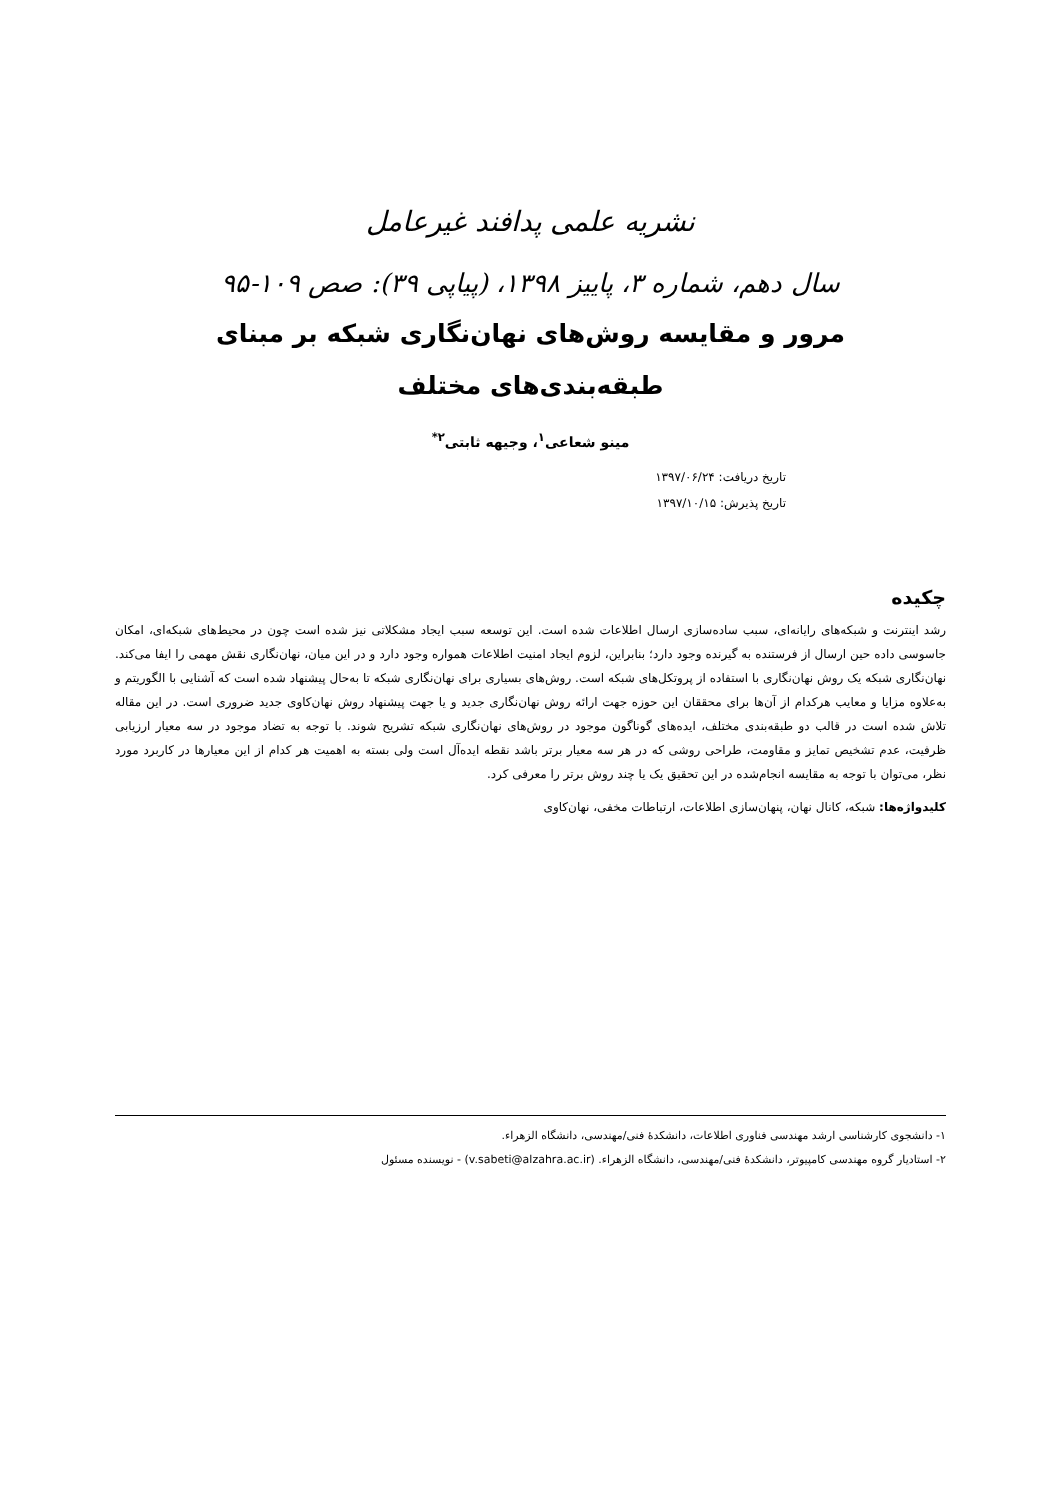نشریه علمی پدافند غیرعامل
سال دهم، شماره ۳، پاییز ۱۳۹۸، (پیاپی ۳۹): صص ۱۰۹-۹۵
مرور و مقایسه روش‌های نهان‌نگاری شبکه بر مبنای
طبقه‌بندی‌های مختلف
مینو شعاعی<sup>۱</sup>، وجیهه ثابتی<sup>۲*</sup>
تاریخ دریافت: ۱۳۹۷/۰۶/۲۴
تاریخ پذیرش: ۱۳۹۷/۱۰/۱۵
چکیده
رشد اینترنت و شبکه‌های رایانه‌ای، سبب ساده‌سازی ارسال اطلاعات شده است. این توسعه سبب ایجاد مشکلاتی نیز شده است چون در محیط‌های شبکه‌ای، امکان جاسوسی داده حین ارسال از فرستنده به گیرنده وجود دارد؛ بنابراین، لزوم ایجاد امنیت اطلاعات همواره وجود دارد و در این میان، نهان‌نگاری نقش مهمی را ایفا می‌کند. نهان‌نگاری شبکه یک روش نهان‌نگاری با استفاده از پروتکل‌های شبکه است. روش‌های بسیاری برای نهان‌نگاری شبکه تا به‌حال پیشنهاد شده است که آشنایی با الگوریتم و به‌علاوه مزایا و معایب هرکدام از آن‌ها برای محققان این حوزه جهت ارائه روش نهان‌نگاری جدید و یا جهت پیشنهاد روش نهان‌کاوی جدید ضروری است. در این مقاله تلاش شده است در قالب دو طبقه‌بندی مختلف، ایده‌های گوناگون موجود در روش‌های نهان‌نگاری شبکه تشریح شوند. با توجه به تضاد موجود در سه معیار ارزیابی ظرفیت، عدم تشخیص تمایز و مقاومت، طراحی روشی که در هر سه معیار برتر باشد نقطه ایده‌آل است ولی بسته به اهمیت هر کدام از این معیارها در کاربرد مورد نظر، می‌توان با توجه به مقایسه انجام‌شده در این تحقیق یک یا چند روش برتر را معرفی کرد.
کلیدواژه‌ها: شبکه، کانال نهان، پنهان‌سازی اطلاعات، ارتباطات مخفی، نهان‌کاوی
۱- دانشجوی کارشناسی ارشد مهندسی فناوری اطلاعات، دانشکدهٔ فنی/مهندسی، دانشگاه الزهراء.
۲- استادیار گروه مهندسی کامپیوتر، دانشکدهٔ فنی/مهندسی، دانشگاه الزهراء. (v.sabeti@alzahra.ac.ir) - نویسنده مسئول